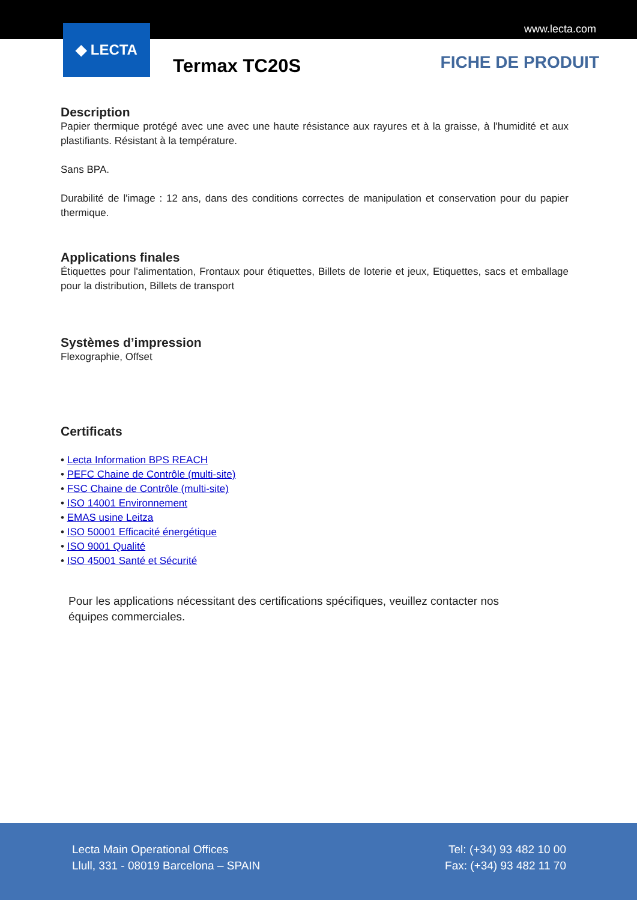www.lecta.com
◆ LECTA
Termax TC20S FICHE DE PRODUIT
Description
Papier thermique protégé avec une avec une haute résistance aux rayures et à la graisse, à l'humidité et aux plastifiants. Résistant à la température.
Sans BPA.
Durabilité de l'image : 12 ans, dans des conditions correctes de manipulation et conservation pour du papier thermique.
Applications finales
Étiquettes pour l'alimentation, Frontaux pour étiquettes, Billets de loterie et jeux, Etiquettes, sacs et emballage pour la distribution, Billets de transport
Systèmes d’impression
Flexographie, Offset
Certificats
• Lecta Information BPS REACH
• PEFC Chaine de Contrôle (multi-site)
• FSC Chaine de Contrôle (multi-site)
• ISO 14001 Environnement
• EMAS usine Leitza
• ISO 50001 Efficacité énergétique
• ISO 9001 Qualité
• ISO 45001 Santé et Sécurité
Pour les applications nécessitant des certifications spécifiques, veuillez contacter nos équipes commerciales.
Lecta Main Operational Offices
Llull, 331 - 08019 Barcelona – SPAIN
Tel: (+34) 93 482 10 00
Fax: (+34) 93 482 11 70